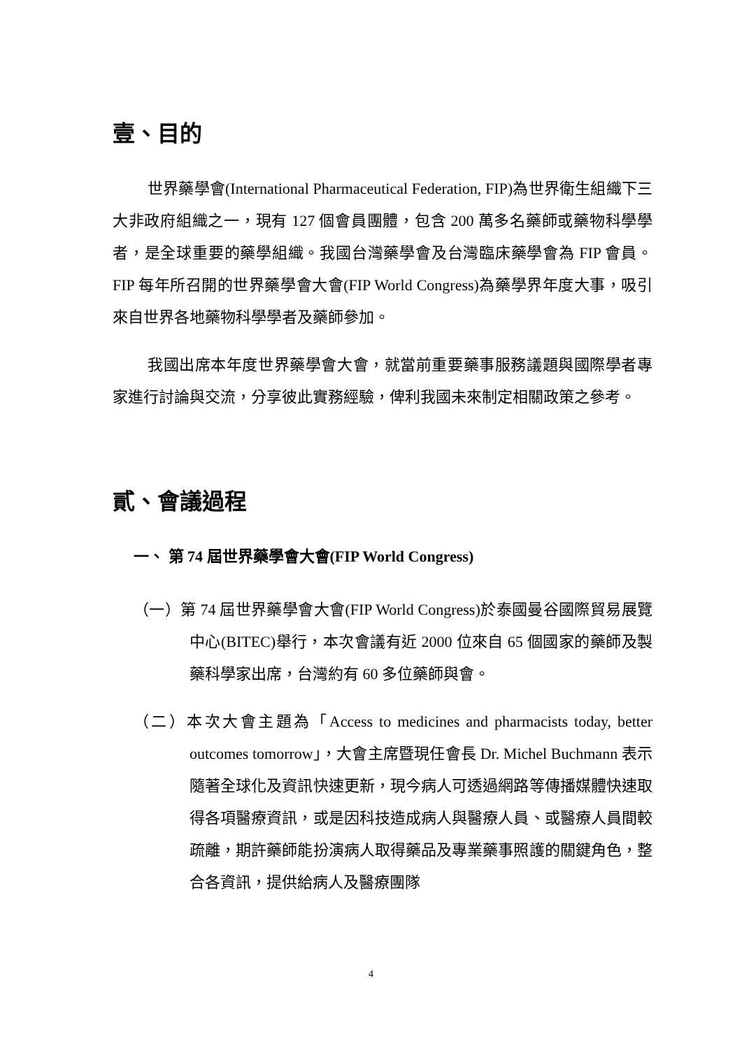壹、目的
世界藥學會(International Pharmaceutical Federation, FIP)為世界衛生組織下三大非政府組織之一，現有 127 個會員團體，包含 200 萬多名藥師或藥物科學學者，是全球重要的藥學組織。我國台灣藥學會及台灣臨床藥學會為 FIP 會員。FIP 每年所召開的世界藥學會大會(FIP World Congress)為藥學界年度大事，吸引來自世界各地藥物科學學者及藥師參加。
我國出席本年度世界藥學會大會，就當前重要藥事服務議題與國際學者專家進行討論與交流，分享彼此實務經驗，俾利我國未來制定相關政策之參考。
貳、會議過程
一、 第 74 屆世界藥學會大會(FIP World Congress)
（一）第 74 屆世界藥學會大會(FIP World Congress)於泰國曼谷國際貿易展覽中心(BITEC)舉行，本次會議有近 2000 位來自 65 個國家的藥師及製藥科學家出席，台灣約有 60 多位藥師與會。
（二）本次大會主題為「Access to medicines and pharmacists today, better outcomes tomorrow」，大會主席暨現任會長 Dr. Michel Buchmann 表示隨著全球化及資訊快速更新，現今病人可透過網路等傳播媒體快速取得各項醫療資訊，或是因科技造成病人與醫療人員、或醫療人員間較疏離，期許藥師能扮演病人取得藥品及專業藥事照護的關鍵角色，整合各資訊，提供給病人及醫療團隊
4